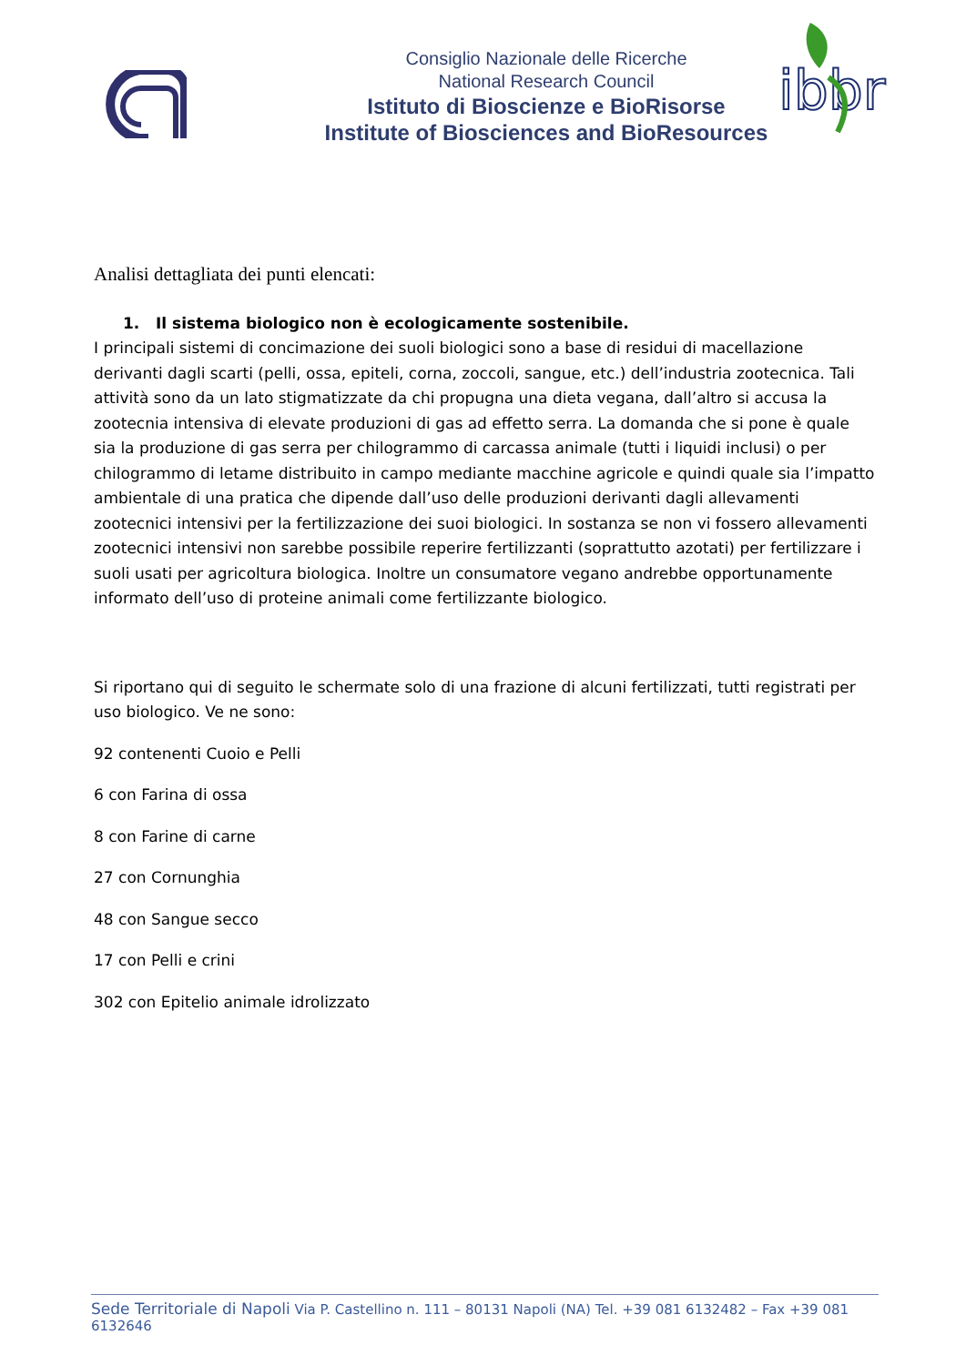Consiglio Nazionale delle Ricerche
National Research Council
Istituto di Bioscienze e BioRisorse
Institute of Biosciences and BioResources
ibbr
Analisi dettagliata dei punti elencati:
1. Il sistema biologico non è ecologicamente sostenibile.
I principali sistemi di concimazione dei suoli biologici sono a base di residui di macellazione derivanti dagli scarti (pelli, ossa, epiteli, corna, zoccoli, sangue, etc.) dell’industria zootecnica. Tali attività sono da un lato stigmatizzate da chi propugna una dieta vegana, dall’altro si accusa la zootecnia intensiva di elevate produzioni di gas ad effetto serra. La domanda che si pone è quale sia la produzione di gas serra per chilogrammo di carcassa animale (tutti i liquidi inclusi) o per chilogrammo di letame distribuito in campo mediante macchine agricole e quindi quale sia l’impatto ambientale di una pratica che dipende dall’uso delle produzioni derivanti dagli allevamenti zootecnici intensivi per la fertilizzazione dei suoi biologici. In sostanza se non vi fossero allevamenti zootecnici intensivi non sarebbe possibile reperire fertilizzanti (soprattutto azotati) per fertilizzare i suoli usati per agricoltura biologica. Inoltre un consumatore vegano andrebbe opportunamente informato dell’uso di proteine animali come fertilizzante biologico.
Si riportano qui di seguito le schermate solo di una frazione di alcuni fertilizzati, tutti registrati per uso biologico. Ve ne sono:
92 contenenti Cuoio e Pelli
6 con Farina di ossa
8 con Farine di carne
27 con Cornunghia
48 con Sangue secco
17 con Pelli e crini
302 con Epitelio animale idrolizzato
Sede Territoriale di Napoli Via P. Castellino n. 111 – 80131 Napoli (NA) Tel. +39 081 6132482 – Fax +39 081 6132646